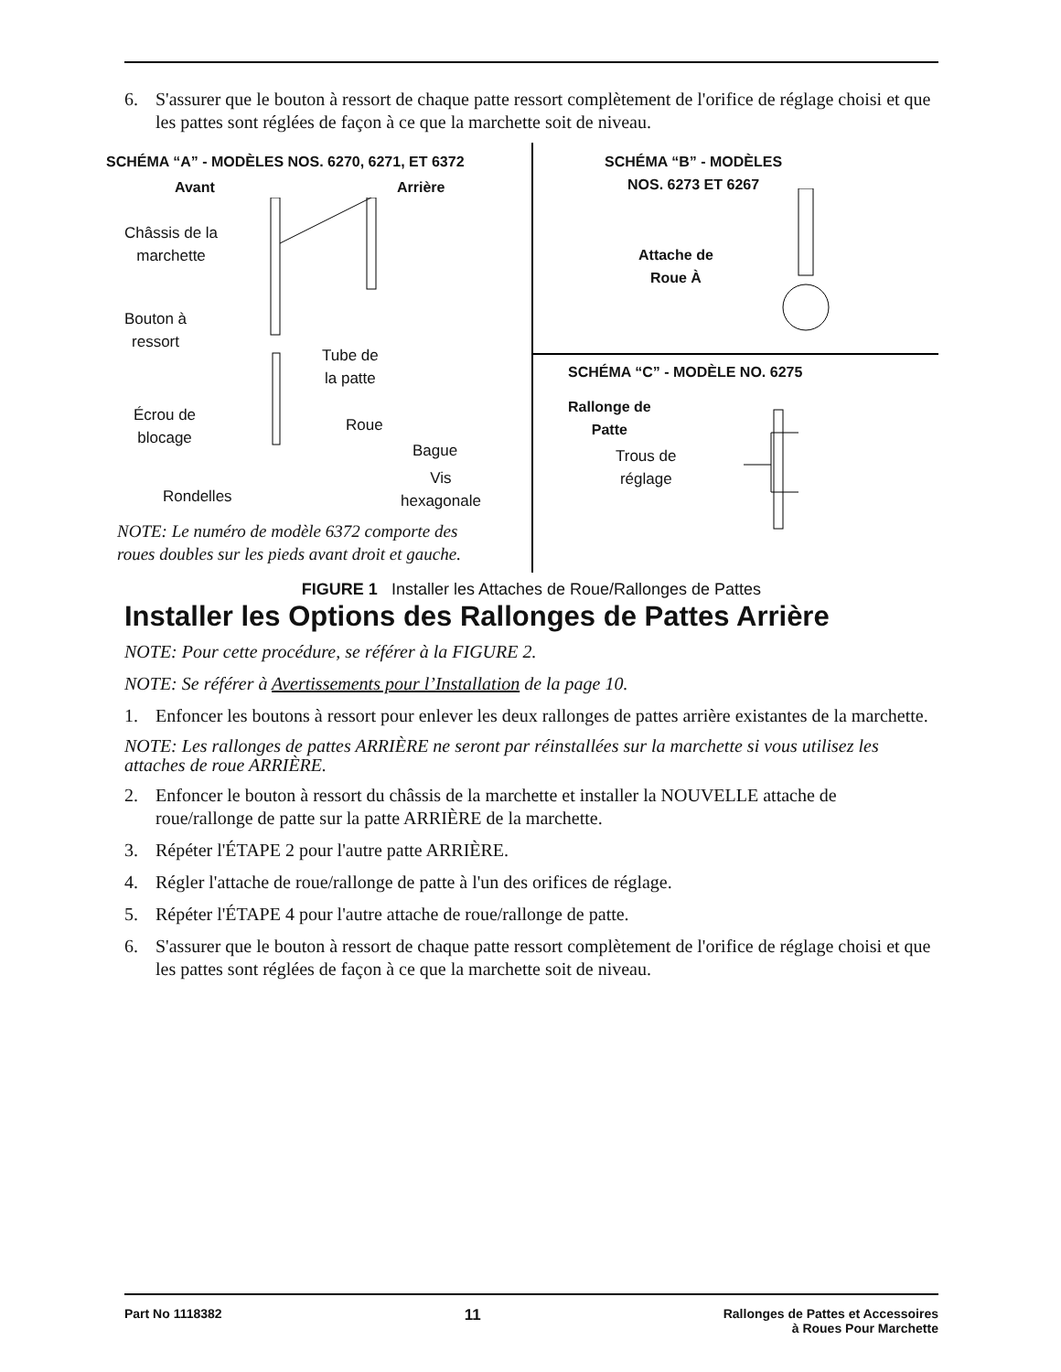6. S'assurer que le bouton à ressort de chaque patte ressort complètement de l'orifice de réglage choisi et que les pattes sont réglées de façon à ce que la marchette soit de niveau.
SCHÉMA “A” - MODÈLES NOS. 6270, 6271, ET 6372
Avant Arrière
Châssis de la
marchette
Bouton à
ressort
Tube de
la patte
Écrou de
blocage
Roue
Bague
Vis
hexagonale
Rondelles
NOTE: Le numéro de modèle 6372 comporte des
roues doubles sur les pieds avant droit et gauche.
SCHÉMA “B” - MODÈLES
NOS. 6273 ET 6267
Attache de
Roue À
SCHÉMA “C” - MODÈLE NO. 6275
Rallonge de
Patte
Trous de
réglage
FIGURE 1 Installer les Attaches de Roue/Rallonges de Pattes
Installer les Options des Rallonges de Pattes Arrière
NOTE: Pour cette procédure, se référer à la FIGURE 2.
NOTE: Se référer à Avertissements pour l’Installation de la page 10.
1. Enfoncer les boutons à ressort pour enlever les deux rallonges de pattes arrière existantes de la marchette.
NOTE: Les rallonges de pattes ARRIÈRE ne seront par réinstallées sur la marchette si vous utilisez les attaches de roue ARRIÈRE.
2. Enfoncer le bouton à ressort du châssis de la marchette et installer la NOUVELLE attache de roue/rallonge de patte sur la patte ARRIÈRE de la marchette.
3. Répéter l'ÉTAPE 2 pour l'autre patte ARRIÈRE.
4. Régler l'attache de roue/rallonge de patte à l'un des orifices de réglage.
5. Répéter l'ÉTAPE 4 pour l'autre attache de roue/rallonge de patte.
6. S'assurer que le bouton à ressort de chaque patte ressort complètement de l'orifice de réglage choisi et que les pattes sont réglées de façon à ce que la marchette soit de niveau.
Part No 1118382 11 Rallonges de Pattes et Accessoires
à Roues Pour Marchette